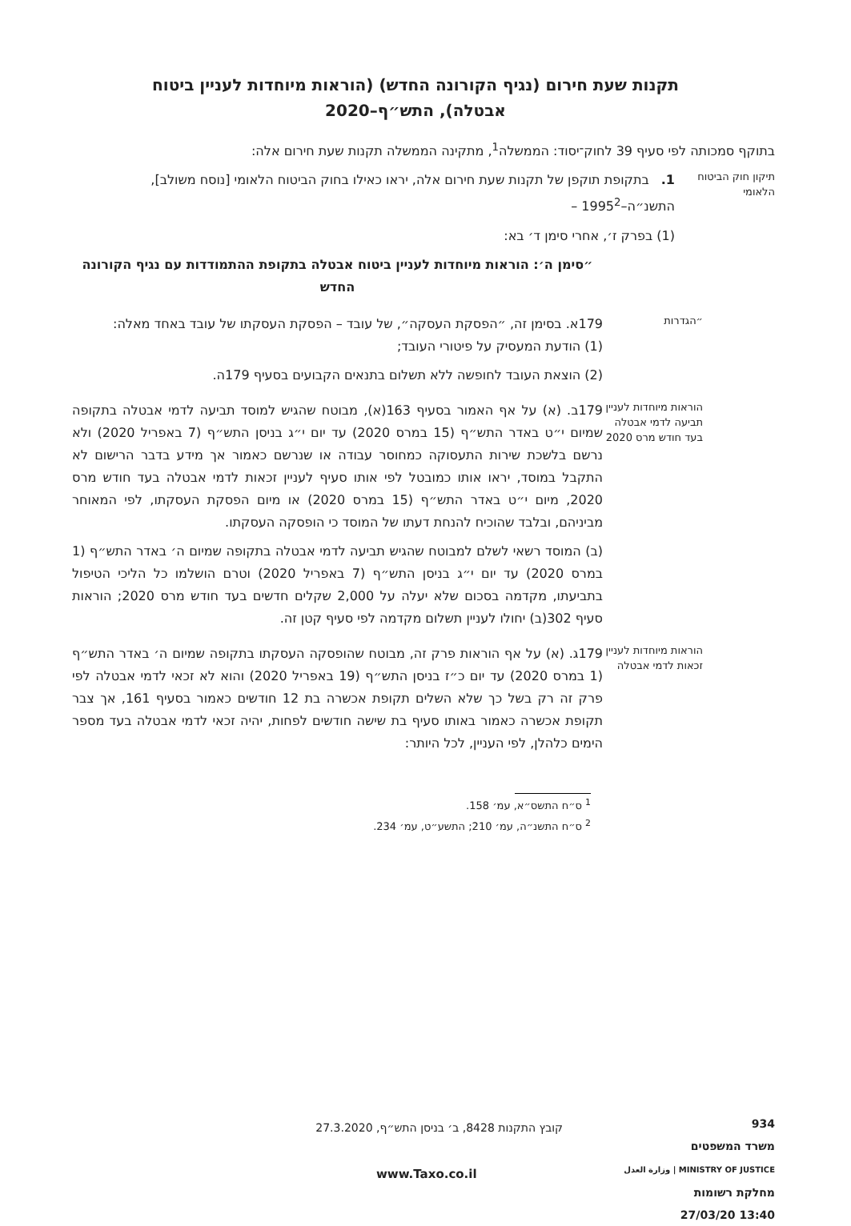תקנות שעת חירום (נגיף הקורונה החדש) (הוראות מיוחדות לעניין ביטוח אבטלה), התש״ף–2020
בתוקף סמכותה לפי סעיף 39 לחוק־יסוד: הממשלה<sup>1</sup>, מתקינה הממשלה תקנות שעת חירום אלה:
תיקון חוק הביטוח הלאומי
1. בתקופת תוקפן של תקנות שעת חירום אלה, יראו כאילו בחוק הביטוח הלאומי [נוסח משולב], התשנ״ה–1995<sup>2</sup> –
(1) בפרק ז׳, אחרי סימן ד׳ בא:
״סימן ה׳: הוראות מיוחדות לעניין ביטוח אבטלה בתקופת ההתמודדות עם נגיף הקורונה החדש
״הגדרות
179א. בסימן זה, ״הפסקת העסקה״, של עובד – הפסקת העסקתו של עובד באחד מאלה:
(1) הודעת המעסיק על פיטורי העובד;
(2) הוצאת העובד לחופשה ללא תשלום בתנאים הקבועים בסעיף 179ה.
הוראות מיוחדות לעניין תביעה לדמי אבטלה בעד חודש מרס 2020
179ב. (א) על אף האמור בסעיף 163(א), מבוטח שהגיש למוסד תביעה לדמי אבטלה בתקופה שמיום י״ט באדר התש״ף (15 במרס 2020) עד יום י״ג בניסן התש״ף (7 באפריל 2020) ולא נרשם בלשכת שירות התעסוקה כמחוסר עבודה או שנרשם כאמור אך מידע בדבר הרישום לא התקבל במוסד, יראו אותו כמובטל לפי אותו סעיף לעניין זכאות לדמי אבטלה בעד חודש מרס 2020, מיום י״ט באדר התש״ף (15 במרס 2020) או מיום הפסקת העסקתו, לפי המאוחר מביניהם, ובלבד שהוכיח להנחת דעתו של המוסד כי הופסקה העסקתו.
(ב) המוסד רשאי לשלם למבוטח שהגיש תביעה לדמי אבטלה בתקופה שמיום ה׳ באדר התש״ף (1 במרס 2020) עד יום י״ג בניסן התש״ף (7 באפריל 2020) וטרם הושלמו כל הליכי הטיפול בתביעתו, מקדמה בסכום שלא יעלה על 2,000 שקלים חדשים בעד חודש מרס 2020; הוראות סעיף 302(ב) יחולו לעניין תשלום מקדמה לפי סעיף קטן זה.
הוראות מיוחדות לעניין זכאות לדמי אבטלה
179ג. (א) על אף הוראות פרק זה, מבוטח שהופסקה העסקתו בתקופה שמיום ה׳ באדר התש״ף (1 במרס 2020) עד יום כ״ז בניסן התש״ף (19 באפריל 2020) והוא לא זכאי לדמי אבטלה לפי פרק זה רק בשל כך שלא השלים תקופת אכשרה בת 12 חודשים כאמור בסעיף 161, אך צבר תקופת אכשרה כאמור באותו סעיף בת שישה חודשים לפחות, יהיה זכאי לדמי אבטלה בעד מספר הימים כלהלן, לפי העניין, לכל היותר:
<sup>1</sup> ס״ח התשס״א, עמ׳ 158.
<sup>2</sup> ס״ח התשנ״ה, עמ׳ 210; התשע״ט, עמ׳ 234.
קובץ התקנות 8428, ב׳ בניסן התש״ף, 27.3.2020
934
משרד המשפטים
MINISTRY OF JUSTICE | وزارة العدل
מחלקת רשומות
13:40 27/03/20
www.Taxo.co.il